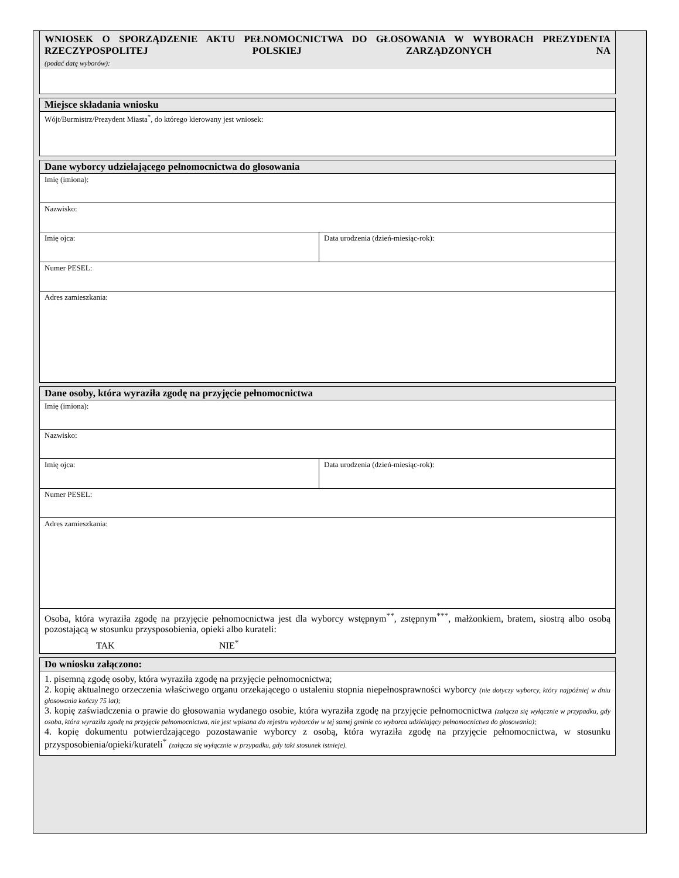WNIOSEK O SPORZĄDZENIE AKTU PEŁNOMOCNICTWA DO GŁOSOWANIA W WYBORACH PREZYDENTA RZECZYPOSPOLITEJ POLSKIEJ ZARZĄDZONYCH NA
(podać datę wyborów):
Miejsce składania wniosku
Wójt/Burmistrz/Prezydent Miasta<sup>*</sup>, do którego kierowany jest wniosek:
Dane wyborcy udzielającego pełnomocnictwa do głosowania
Imię (imiona):
Nazwisko:
Imię ojca:
Data urodzenia (dzień-miesiąc-rok):
Numer PESEL:
Adres zamieszkania:
Dane osoby, która wyraziła zgodę na przyjęcie pełnomocnictwa
Imię (imiona):
Nazwisko:
Imię ojca:
Data urodzenia (dzień-miesiąc-rok):
Numer PESEL:
Adres zamieszkania:
Osoba, która wyraziła zgodę na przyjęcie pełnomocnictwa jest dla wyborcy wstępnym<sup>**</sup>, zstępnym<sup>***</sup>, małżonkiem, bratem, siostrą albo osobą pozostającą w stosunku przysposobienia, opieki albo kurateli:
TAK NIE<sup>*</sup>
Do wniosku załączono:
1. pisemną zgodę osoby, która wyraziła zgodę na przyjęcie pełnomocnictwa;
2. kopię aktualnego orzeczenia właściwego organu orzekającego o ustaleniu stopnia niepełnosprawności wyborcy (nie dotyczy wyborcy, który najpóźniej w dniu głosowania kończy 75 lat);
3. kopię zaświadczenia o prawie do głosowania wydanego osobie, która wyraziła zgodę na przyjęcie pełnomocnictwa (załącza się wyłącznie w przypadku, gdy osoba, która wyraziła zgodę na przyjęcie pełnomocnictwa, nie jest wpisana do rejestru wyborców w tej samej gminie co wyborca udzielający pełnomocnictwa do głosowania);
4. kopię dokumentu potwierdzającego pozostawanie wyborcy z osobą, która wyraziła zgodę na przyjęcie pełnomocnictwa, w stosunku przysposobienia/opieki/kurateli<sup>*</sup> (załącza się wyłącznie w przypadku, gdy taki stosunek istnieje).